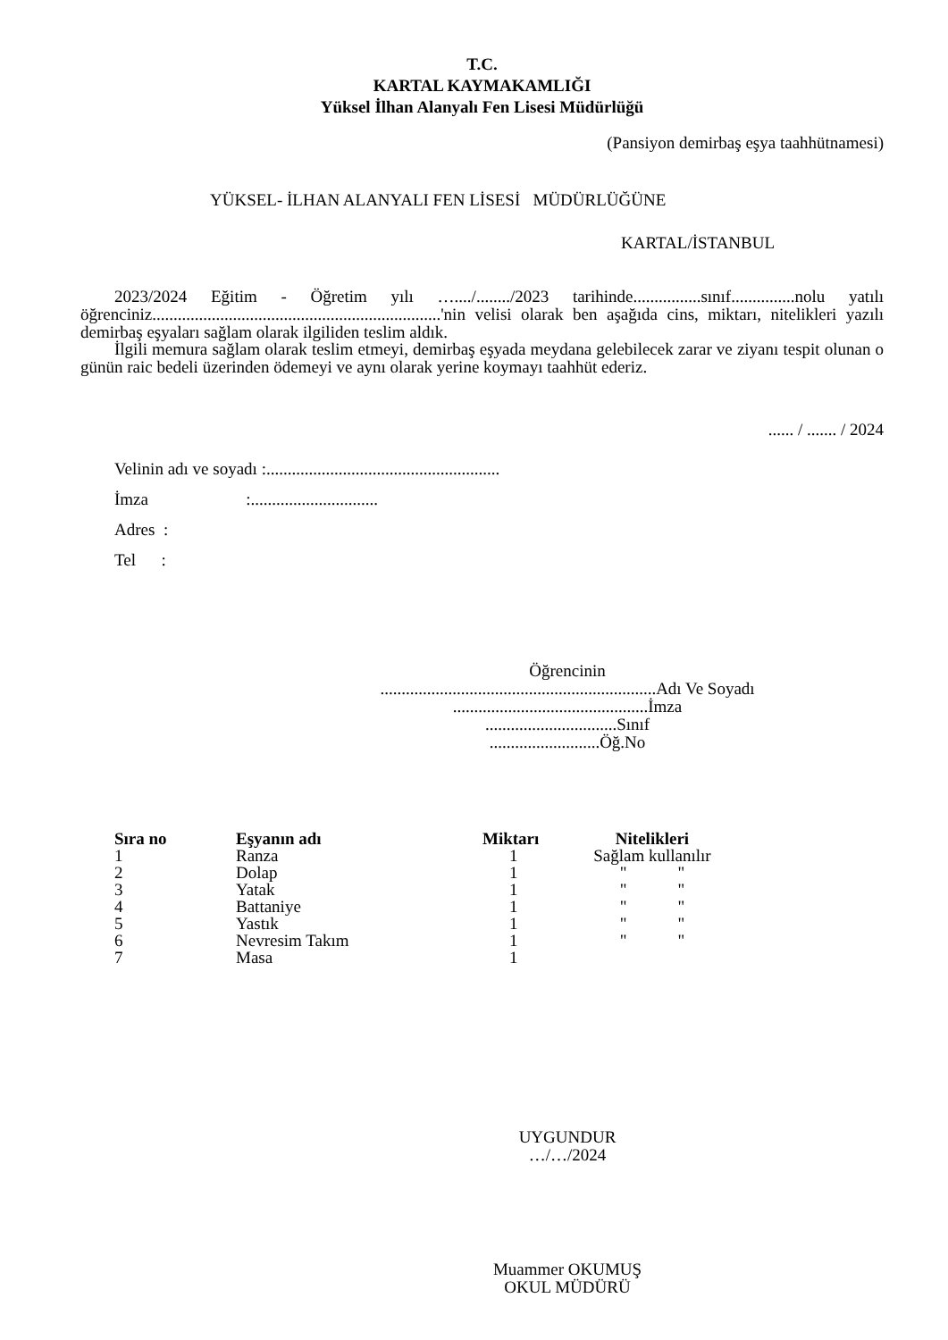T.C.
KARTAL KAYMAKAMLIĞI
Yüksel İlhan Alanyalı Fen Lisesi Müdürlüğü
(Pansiyon demirbaş eşya taahhütnamesi)
YÜKSEL- İLHAN ALANYALI FEN LİSESİ MÜDÜRLÜĞÜNE
KARTAL/İSTANBUL
2023/2024 Eğitim - Öğretim yılı …..../......../2023 tarihinde................sınıf...............nolu yatılı öğrenciniz....................................................................'nin velisi olarak ben aşağıda cins, miktarı, nitelikleri yazılı demirbaş eşyaları sağlam olarak ilgiliden teslim aldık.
İlgili memura sağlam olarak teslim etmeyi, demirbaş eşyada meydana gelebilecek zarar ve ziyanı tespit olunan o günün raic bedeli üzerinden ödemeyi ve aynı olarak yerine koymayı taahhüt ederiz.
...... / ....... / 2024
Velinin adı ve soyadı :.......................................................
İmza :..............................
Adres :
Tel :
Öğrencinin
.................................................................Adı Ve Soyadı
..............................................İmza
...............................Sınıf
..........................Öğ.No
| Sıra no | Eşyanın adı | Miktarı | Nitelikleri |
| --- | --- | --- | --- |
| 1 | Ranza | 1 | Sağlam kullanılır |
| 2 | Dolap | 1 | " " |
| 3 | Yatak | 1 | " " |
| 4 | Battaniye | 1 | " " |
| 5 | Yastık | 1 | " " |
| 6 | Nevresim Takım | 1 | " " |
| 7 | Masa | 1 | |
UYGUNDUR
…/…/2024
Muammer OKUMUŞ
OKUL MÜDÜRÜ